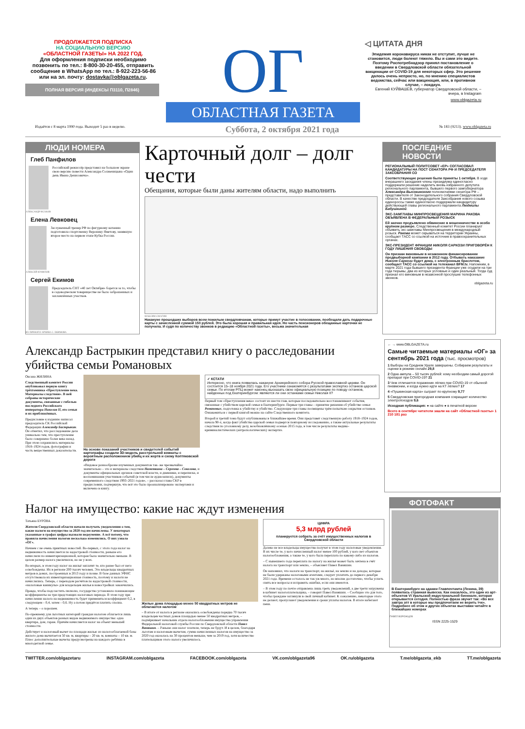ПРОДОЛЖАЕТСЯ ПОДПИСКА
НА СОЦИАЛЬНУЮ ВЕРСИЮ
«ОБЛАСТНОЙ ГАЗЕТЫ» НА 2022 ГОД.
Для оформления подписки необходимо позвонить по тел.: 8-800-30-20-455, отправить сообщение в WhatsApp по тел.: 8-922-223-56-86 или на эл. почту: dostavka@oblgazeta.ru.
ПОЛНАЯ ВЕРСИЯ (ИНДЕКСЫ П3110, П2846)
ОГ
ОБЛАСТНАЯ ГАЗЕТА
◁ ЦИТАТА ДНЯ
Эпидемия коронавируса никак не отступит, лучше не становится, люди болеют тяжело. Вы и сами это видите. Поэтому Роспотребнадзор принял постановление о введении в Свердловской области обязательной вакцинации от COVID-19 для некоторых сфер. Это решение далось очень непросто, но, по мнению специалистов ведомства, сейчас или вакцинация, или, в противном случае, – локдаун.
Евгений КУЙВАШЕВ, губернатор Свердловской области, – вчера, в Instagram
www.oblgazeta.ru
Издаётся с 8 марта 1990 года. Выходит 5 раз в неделю. Суббота, 2 октября 2021 года № 183 (9213). www.oblgazeta.ru
ЛЮДИ НОМЕРА
Глеб Панфилов
Российский режиссёр представил на большом экране свою версию повести Александра Солженицына «Один день Ивана Денисовича».
АЛЕКСАНДР ИСАКОВ
Елена Левковец
Заслуженный тренер РФ по фигурному катанию подготовила спортсменку Веронику Яметову, занявшую второе место на первом этапе Кубка России.
АЛЕКСЕЙ КУНИЛОВ
Сергей Екимов
Председатель СНТ «40 лет Октября» борется за то, чтобы в садоводческом товариществе не было заброшенных и захламлённых участков.
ИЗ ЛИЧНОГО АРХИВА С. ЕКИМОВА
Карточный долг – долг чести
Обещания, которые были даны жителям области, надо выполнить
МАКСИМ СМАГИН
Накануне прошедших выборов всем пожилым свердловчанам, которые примут участие в голосовании, пообещали дать подарочные карты с зачисленной суммой 150 рублей. Это была хорошая и правильная идея. Но часть пенсионеров обещанные карточки не получила. И судя по количеству звонков в редакцию «Областной газеты», весьма значительная
ПОСЛЕДНИЕ НОВОСТИ
РЕГИОНАЛЬНЫЙ ПОЛИТСОВЕТ «ЕР» СОГЛАСОВАЛ КАНДИДАТУРЫ НА ПОСТ СЕНАТОРА РФ И ПРЕДСЕДАТЕЛЯ ЗАКСОБРАНИЯ СО
Соответствующие решения были приняты 1 октября. В ходе вчерашнего заседания члены президиума единогласно поддержали решение наделить вновь избранного депутата регионального парламента, бывшего первого замгубернатора Александра Высокинского полномочиями сенатора РФ – представителя от Законодательного собрания Свердловской области. В качестве председателя Заксобрания нового созыва единороссы также единогласно поддержали кандидатуру действующей главы регионального парламента Людмилы Бабушкиной.
ЭКС-ЗАМГЛАВЫ МИНПРОСВЕЩЕНИЯ МАРИНА РАКОВА ОБЪЯВЛЕНА В ФЕДЕРАЛЬНЫЙ РОЗЫСК
Ей заочно предъявлено обвинение в мошенничестве в особо крупном размере. Следственный комитет России планирует объявить экс-замглавы Минпросвещения в международный розыск. Ракова может скрываться на территории Украины, сообщает ТАСС со ссылкой на источник в правоохранительных органах.
ЭКС-ПРЕЗИДЕНТ ФРАНЦИИ НИКОЛЯ САРКОЗИ ПРИГОВОРЁН К ГОДУ ЛИШЕНИЯ СВОБОДЫ
Он признан виновным в незаконном финансировании предвыборной кампании в 2012 году. Отбывать наказание Николя Саркози будет дома, с электронным браслетом, сообщает ТАСС со ссылкой на телеканал BFM.tv. Напомним, в марте 2021 года бывшего президента Франции уже осудили на три года тюрьмы, два из которых условные и один реальный. Тогда суд признал его виновным в незаконной прослушке телефонных звонков.
oblgazeta.ru
Александр Бастрыкин представил книгу о расследовании убийства семьи Романовых
Оксана ЖИЛИНА
Следственный комитет России опубликовал первую книгу трёхтомника «Преступление века. Материалы следствия». В ней собраны исторические документы, связанные с гибелью последнего Российского императора Николая II, его семьи и их приближённых.
Предисловие к изданию написал председатель СК Российской Федерации Александр Бастрыкин. Он отметил, что расследование дела уникально тем, что преступление было совершено более века назад. При этом сохранились материалы 1918–1924 годов, фотографии и часть вещественных доказательств.
На основе показаний участников и свидетелей событий картографы создали 3D-модель расстрельной комнаты с вероятным расположением убийц и их жертв и схему Коптяковской дороги
«Видовое разнообразие изученных документов так- же чрезвычайно значительно – это и материалы следствия Наметкина – Сергеева – Соколова, и документы официальных органов советской власти, и дневники, и переписка, и воспоминания участников событий (в том числе аудиозаписи), документы современного следствия 1993–2021 годов», – рассказал глава СКР в предисловии, подчеркнув, что всё это было проанализировано экспертами и включено в книгу.
✓ КСТАТИ
Интересно, что книга появилась накануне Архиерейского собора Русской православной церкви. Он состоится 15–18 ноября 2021 года. Его участники ознакомятся с результатами экспертиз останков царской семьи. По итогам РПЦ может наконец высказать свою официальную позицию по поводу останков, найденных под Екатеринбургом: являются ли они останками семьи Николая II?
Первый том «Преступления века» состоит из шести глав, которые последовательно восстанавливают события, связанные с убийством царской семьи в Екатеринбурге. Первые три главы – принятие решения об убийстве семьи Романовых, подготовка к убийству и убийство. Следующие три главы посвящены трём попыткам сокрытия останков. Ознакомиться с первой книгой можно на сайте Следственного комитета.
Второй и третий тома будут опубликованы в ближайшее время. Они представят следственную работу 1918–1924 годов, начала 90-х, когда факт убийства царской семьи подвергся повторному исследованию, а также актуальные результаты следствия по уголовному делу, возобновлённому осенью 2015 года, в том числе результаты медико-криминалистических (антропологических) экспертиз.
← → www.OBLGAZETA.ru
Самые читаемые материалы «ОГ» за сентябрь 2021 года (тыс. просмотров)
1 Выборы на Среднем Урале завершены. Собираем результаты и оценки в режиме онлайн 29,8
2 Одна ампула – 50 тысяч рублей: кому необходим самый дорогой препарат при COVID-19? 21
3 Чем отличается поражение лёгких при COVID-19 от обычной пневмонии, и когда нужно идти на КТ лёгких? 17
4 «Пушкинская карта» сыграет по-крупному 9,77
5 Свердловская пригородная компания сокращает количество электропоездов 9,6
Исходная публикация: ● на сайте ● в печатной версии
Всего в сентябре читатели зашли на сайт «Областной газеты» 1 210 181 раз
Налог на имущество: какие нас ждут изменения
Татьяна БУРОВА
Жители Свердловской области начали получать уведомления о том, какие налоги на имущество за 2020 год им начислены. У некоторых указанные в графах цифры вызвали недоумение. А всё потому, что правила начисления налогов несколько изменились. О них узнала «ОГ».
Начнем с не очень приятных новостей. Во-первых, с этого года налог на недвижимость начисляется по кадастровой стоимости, раньше его начисляли по инвентаризационной, которая была значительно меньше. В целом размер налога увеличился, но не у всех.
Во-вторых, в этом году налог на жильё заплатят те, кто ранее был от него освобождены. Их в регионе 200 тысяч человек. Это владельцы квадратных метров в домах, построенных в 2013 году и позже. В базе данных УФНС отсутствовала их инвентаризационная стоимость, поэтому и налоги не начислялись. Теперь, с переходом расчётов по кадастровой стоимости, «налоговые каникулы» для владельцев жилья в новостройках закончились.
Правда, чтобы подсластить пилюлю, государство установило понижающие коэффициенты на три предстоящих налоговых периода. В этом году при начислении налога на недвижимость будет применяться коэффициент 0,2, в следующем – 0,4, затем – 0,6. Ну а потом придётся платить сполна.
А теперь – о хорошем.
По-прежнему для льготных категорий граждан налогом облагается лишь один из двух объектов разных видов недвижимого имущества: одна квартира, дом, гараж. Причём начисляется налог на объект меньшей стоимости.
Действует и налоговый вычет по площади жилья: из налогооблагаемой базы жилого дома вычитается 50 кв. м, квартиры – 20 кв. м, комнаты – 10 кв. м. Плюс дополнительные вычеты предусмотрены на каждого ребёнка в многодетной семье.
Жилые дома площадью менее 50 квадратных метров не облагаются налогом
– В итоге от налога в регионе оказались освобождены порядка 70 тысяч владельцев частных домов площадью менее 50 квадратных метров, – подчёркивает начальник отдела налогообложения имущества управления Федеральной налоговой службы России по Свердловской области Павел Ваняшин. – Раньше они налог платили, теперь не будут. И в целом, благодаря льготам и налоговым вычетам, сумма начисленных налогов на имущество за 2020 год оказалась на 30 процентов меньше, чем за 2019 год, хотя количество плательщиков этого налога увеличилось.
ЦИФРА
5,3 млрд рублей
планируется собрать за счёт имущественных налогов в Свердловской области
Далеко не все владельцы имущества получат в этом году налоговые уведомления. В их числе те, у кого начисленный налог менее 100 рублей, у кого нет объектов налогообложения, а также те, у кого была переплата по какому-либо из налогов.
– С нынешнего года переплата по налогу на жильё может быть зачтена в счёт налога на транспорт или землю, – объясняет Павел Ваняшин.
Он напомнил, что налоги на транспорт, на жильё, на землю и на доходы, которые не были удержаны налоговыми агентами, следует уплатить до первого декабря 2021 года. Времени осталось не так уж много, но вполне достаточно, чтобы успеть снять все вопросы и исправить ошибки, если они имеются.
– В этом году по почте отправлена лишь треть уведомлений, а две трети загружены в кабинет налогоплательщика, – говорит Павел Ваняшин. – Сообщаю это для того, чтобы граждане заглянули в свой личный кабинет. К сожалению, некоторые этого не делают, пропускают уведомления и сроки уплаты налогов. В итоге набегают пени.
ФОТОФАКТ
В Екатеринбурге на здании Главпочтамта (Ленина, 39) появилась странная вывеска. Как оказалось, это один из арт-объектов VI Уральской индустриальной биеннале, которая открывается сегодня. Полностью фраза звучит так: «Во все завтра зпт в которые мы предпочитаем не верить тчк». Подробнее об этом и других объектах выставки читайте в ближайших номерах
ПАВЕЛ ВОРОЖЦОВ
ISSN 2225-1529
TWITTER.com/oblgazetaru INSTAGRAM.com/oblgazeta FACEBOOK.com/oblgazeta VK.com/oblgazeta96 OK.ru/oblgazeta T.me/oblgazeta_ekb TT.me/oblgazeta